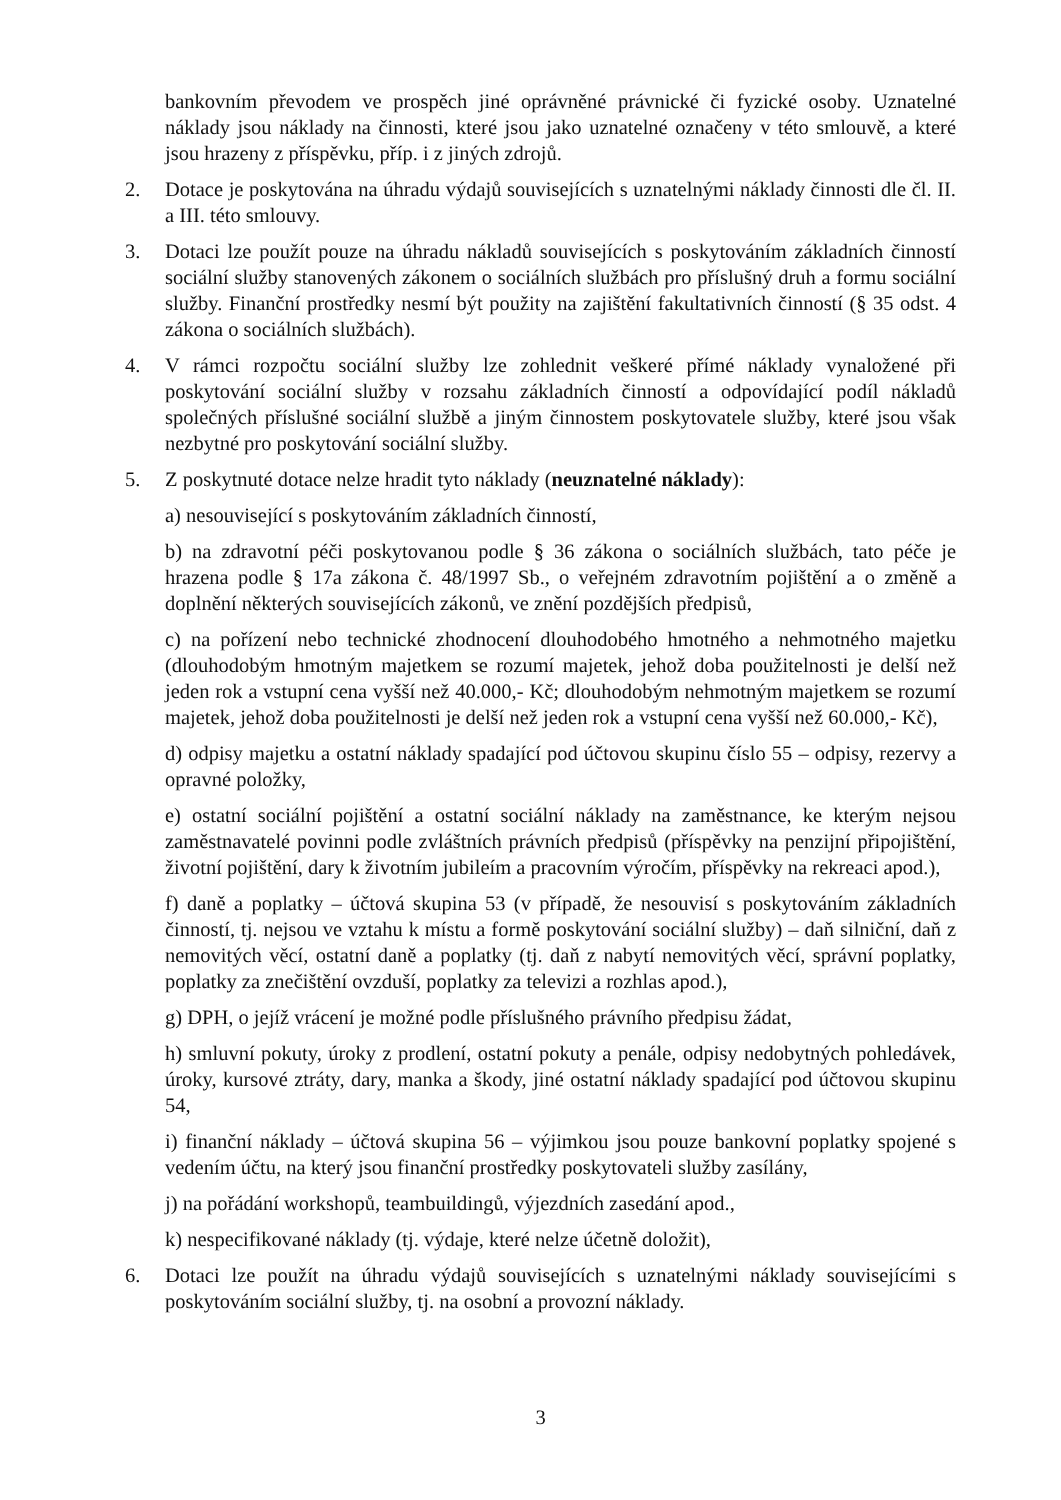bankovním převodem ve prospěch jiné oprávněné právnické či fyzické osoby. Uznatelné náklady jsou náklady na činnosti, které jsou jako uznatelné označeny v této smlouvě, a které jsou hrazeny z příspěvku, příp. i z jiných zdrojů.
2. Dotace je poskytována na úhradu výdajů souvisejících s uznatelnými náklady činnosti dle čl. II. a III. této smlouvy.
3. Dotaci lze použít pouze na úhradu nákladů souvisejících s poskytováním základních činností sociální služby stanovených zákonem o sociálních službách pro příslušný druh a formu sociální služby. Finanční prostředky nesmí být použity na zajištění fakultativních činností (§ 35 odst. 4 zákona o sociálních službách).
4. V rámci rozpočtu sociální služby lze zohlednit veškeré přímé náklady vynaložené při poskytování sociální služby v rozsahu základních činností a odpovídající podíl nákladů společných příslušné sociální službě a jiným činnostem poskytovatele služby, které jsou však nezbytné pro poskytování sociální služby.
5. Z poskytnuté dotace nelze hradit tyto náklady (neuznatelné náklady):
a) nesouvisející s poskytováním základních činností,
b) na zdravotní péči poskytovanou podle § 36 zákona o sociálních službách, tato péče je hrazena podle § 17a zákona č. 48/1997 Sb., o veřejném zdravotním pojištění a o změně a doplnění některých souvisejících zákonů, ve znění pozdějších předpisů,
c) na pořízení nebo technické zhodnocení dlouhodobého hmotného a nehmotného majetku (dlouhodobým hmotným majetkem se rozumí majetek, jehož doba použitelnosti je delší než jeden rok a vstupní cena vyšší než 40.000,- Kč; dlouhodobým nehmotným majetkem se rozumí majetek, jehož doba použitelnosti je delší než jeden rok a vstupní cena vyšší než 60.000,- Kč),
d) odpisy majetku a ostatní náklady spadající pod účtovou skupinu číslo 55 – odpisy, rezervy a opravné položky,
e) ostatní sociální pojištění a ostatní sociální náklady na zaměstnance, ke kterým nejsou zaměstnavatelé povinni podle zvláštních právních předpisů (příspěvky na penzijní připojištění, životní pojištění, dary k životním jubileím a pracovním výročím, příspěvky na rekreaci apod.),
f) daně a poplatky – účtová skupina 53 (v případě, že nesouvisí s poskytováním základních činností, tj. nejsou ve vztahu k místu a formě poskytování sociální služby) – daň silniční, daň z nemovitých věcí, ostatní daně a poplatky (tj. daň z nabytí nemovitých věcí, správní poplatky, poplatky za znečištění ovzduší, poplatky za televizi a rozhlas apod.),
g) DPH, o jejíž vrácení je možné podle příslušného právního předpisu žádat,
h) smluvní pokuty, úroky z prodlení, ostatní pokuty a penále, odpisy nedobytných pohledávek, úroky, kursové ztráty, dary, manka a škody, jiné ostatní náklady spadající pod účtovou skupinu 54,
i) finanční náklady – účtová skupina 56 – výjimkou jsou pouze bankovní poplatky spojené s vedením účtu, na který jsou finanční prostředky poskytovateli služby zasílány,
j) na pořádání workshopů, teambuildingů, výjezdních zasedání apod.,
k) nespecifikované náklady (tj. výdaje, které nelze účetně doložit),
6. Dotaci lze použít na úhradu výdajů souvisejících s uznatelnými náklady souvisejícími s poskytováním sociální služby, tj. na osobní a provozní náklady.
3